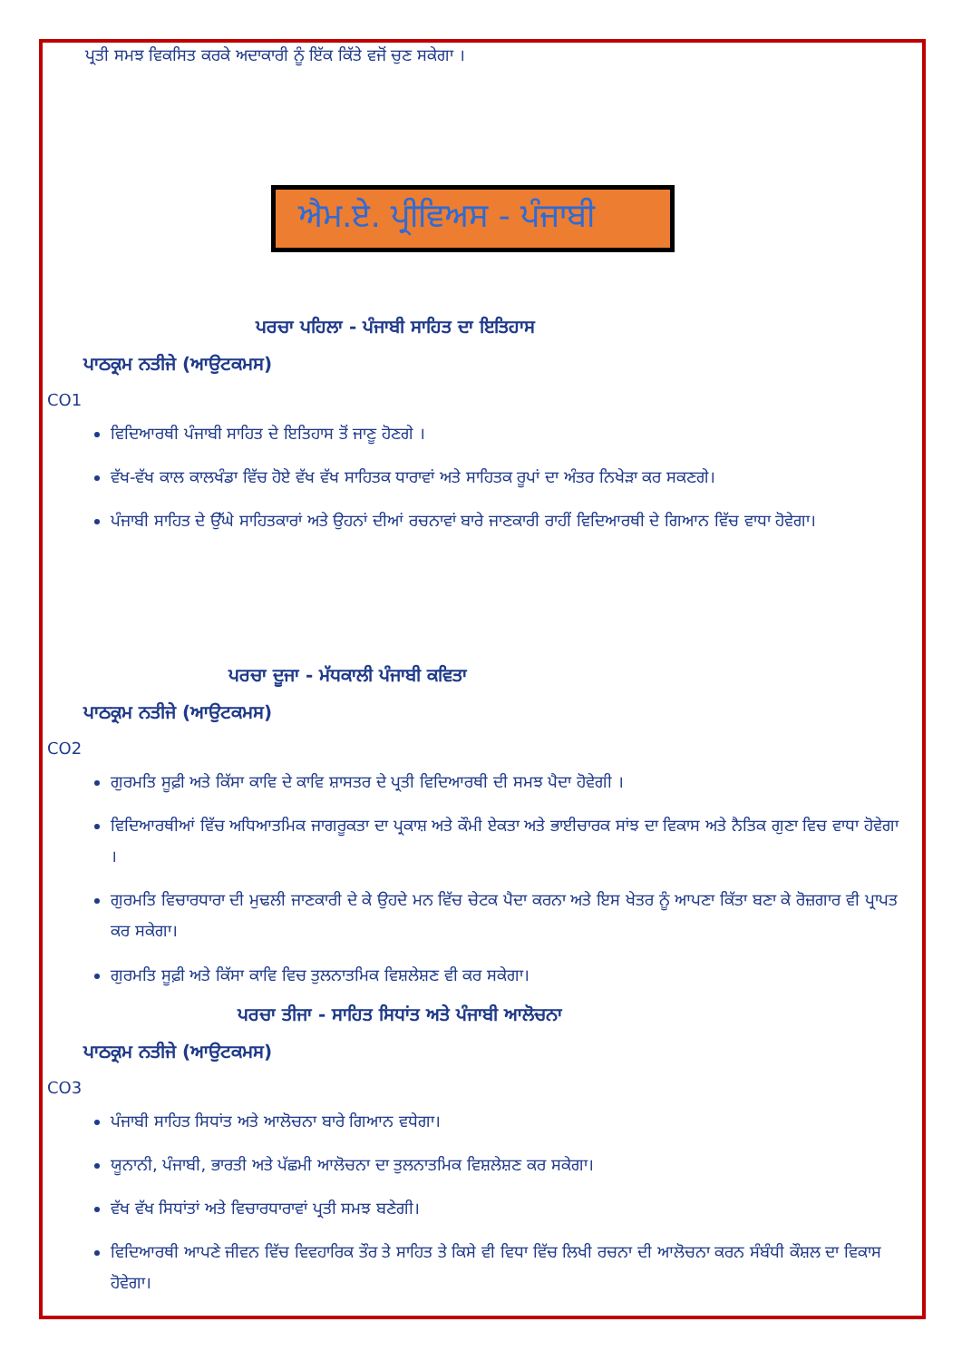ਪ੍ਰਤੀ ਸਮਝ ਵਿਕਸਿਤ ਕਰਕੇ ਅਦਾਕਾਰੀ ਨੂੰ ਇੱਕ ਕਿੱਤੇ ਵਜੋਂ ਚੁਣ ਸਕੇਗਾ ।
ਐਮ.ਏ. ਪ੍ਰੀਵਿਅਸ - ਪੰਜਾਬੀ
ਪਰਚਾ ਪਹਿਲਾ - ਪੰਜਾਬੀ ਸਾਹਿਤ ਦਾ ਇਤਿਹਾਸ
ਪਾਠਕ੍ਰਮ ਨਤੀਜੇ (ਆਉਟਕਮਸ)
CO1
ਵਿਦਿਆਰਥੀ ਪੰਜਾਬੀ ਸਾਹਿਤ ਦੇ ਇਤਿਹਾਸ ਤੋਂ ਜਾਣੂ ਹੋਣਗੇ ।
ਵੱਖ-ਵੱਖ ਕਾਲ ਕਾਲਖੰਡਾ ਵਿੱਚ ਹੋਏ ਵੱਖ ਵੱਖ ਸਾਹਿਤਕ ਧਾਰਾਵਾਂ ਅਤੇ ਸਾਹਿਤਕ ਰੂਪਾਂ ਦਾ ਅੰਤਰ ਨਿਖੇੜਾ ਕਰ ਸਕਣਗੇ।
ਪੰਜਾਬੀ ਸਾਹਿਤ ਦੇ ਉੱਘੇ ਸਾਹਿਤਕਾਰਾਂ ਅਤੇ ਉਹਨਾਂ ਦੀਆਂ ਰਚਨਾਵਾਂ ਬਾਰੇ ਜਾਣਕਾਰੀ ਰਾਹੀਂ ਵਿਦਿਆਰਥੀ ਦੇ ਗਿਆਨ ਵਿੱਚ ਵਾਧਾ ਹੋਵੇਗਾ।
ਪਰਚਾ ਦੂਜਾ - ਮੱਧਕਾਲੀ ਪੰਜਾਬੀ ਕਵਿਤਾ
ਪਾਠਕ੍ਰਮ ਨਤੀਜੇ (ਆਉਟਕਮਸ)
CO2
ਗੁਰਮਤਿ ਸੂਫ਼ੀ ਅਤੇ ਕਿੱਸਾ ਕਾਵਿ ਦੇ ਕਾਵਿ ਸ਼ਾਸਤਰ ਦੇ ਪ੍ਰਤੀ ਵਿਦਿਆਰਥੀ ਦੀ ਸਮਝ ਪੈਦਾ ਹੋਵੇਗੀ ।
ਵਿਦਿਆਰਥੀਆਂ ਵਿੱਚ ਅਧਿਆਤਮਿਕ ਜਾਗਰੂਕਤਾ ਦਾ ਪ੍ਰਕਾਸ਼ ਅਤੇ ਕੌਮੀ ਏਕਤਾ ਅਤੇ ਭਾਈਚਾਰਕ ਸਾਂਝ ਦਾ ਵਿਕਾਸ ਅਤੇ ਨੈਤਿਕ ਗੁਣਾ ਵਿਚ ਵਾਧਾ ਹੋਵੇਗਾ ।
ਗੁਰਮਤਿ ਵਿਚਾਰਧਾਰਾ ਦੀ ਮੁਢਲੀ ਜਾਣਕਾਰੀ ਦੇ ਕੇ ਉਹਦੇ ਮਨ ਵਿੱਚ ਚੇਟਕ ਪੈਦਾ ਕਰਨਾ ਅਤੇ ਇਸ ਖੇਤਰ ਨੂੰ ਆਪਣਾ ਕਿੱਤਾ ਬਣਾ ਕੇ ਰੋਜ਼ਗਾਰ ਵੀ ਪ੍ਰਾਪਤ ਕਰ ਸਕੇਗਾ।
ਗੁਰਮਤਿ ਸੂਫ਼ੀ ਅਤੇ ਕਿੱਸਾ ਕਾਵਿ ਵਿਚ ਤੁਲਨਾਤਮਿਕ ਵਿਸ਼ਲੇਸ਼ਣ ਵੀ ਕਰ ਸਕੇਗਾ।
ਪਰਚਾ ਤੀਜਾ - ਸਾਹਿਤ ਸਿਧਾਂਤ ਅਤੇ ਪੰਜਾਬੀ ਆਲੋਚਨਾ
ਪਾਠਕ੍ਰਮ ਨਤੀਜੇ (ਆਉਟਕਮਸ)
CO3
ਪੰਜਾਬੀ ਸਾਹਿਤ ਸਿਧਾਂਤ ਅਤੇ ਆਲੋਚਨਾ ਬਾਰੇ ਗਿਆਨ ਵਧੇਗਾ।
ਯੂਨਾਨੀ, ਪੰਜਾਬੀ, ਭਾਰਤੀ ਅਤੇ ਪੱਛਮੀ ਆਲੋਚਨਾ ਦਾ ਤੁਲਨਾਤਮਿਕ ਵਿਸ਼ਲੇਸ਼ਣ ਕਰ ਸਕੇਗਾ।
ਵੱਖ ਵੱਖ ਸਿਧਾਂਤਾਂ ਅਤੇ ਵਿਚਾਰਧਾਰਾਵਾਂ ਪ੍ਰਤੀ ਸਮਝ ਬਣੇਗੀ।
ਵਿਦਿਆਰਥੀ ਆਪਣੇ ਜੀਵਨ ਵਿੱਚ ਵਿਵਹਾਰਿਕ ਤੌਰ ਤੇ ਸਾਹਿਤ ਤੇ ਕਿਸੇ ਵੀ ਵਿਧਾ ਵਿੱਚ ਲਿਖੀ ਰਚਨਾ ਦੀ ਆਲੋਚਨਾ ਕਰਨ ਸੰਬੰਧੀ ਕੌਸ਼ਲ ਦਾ ਵਿਕਾਸ ਹੋਵੇਗਾ।